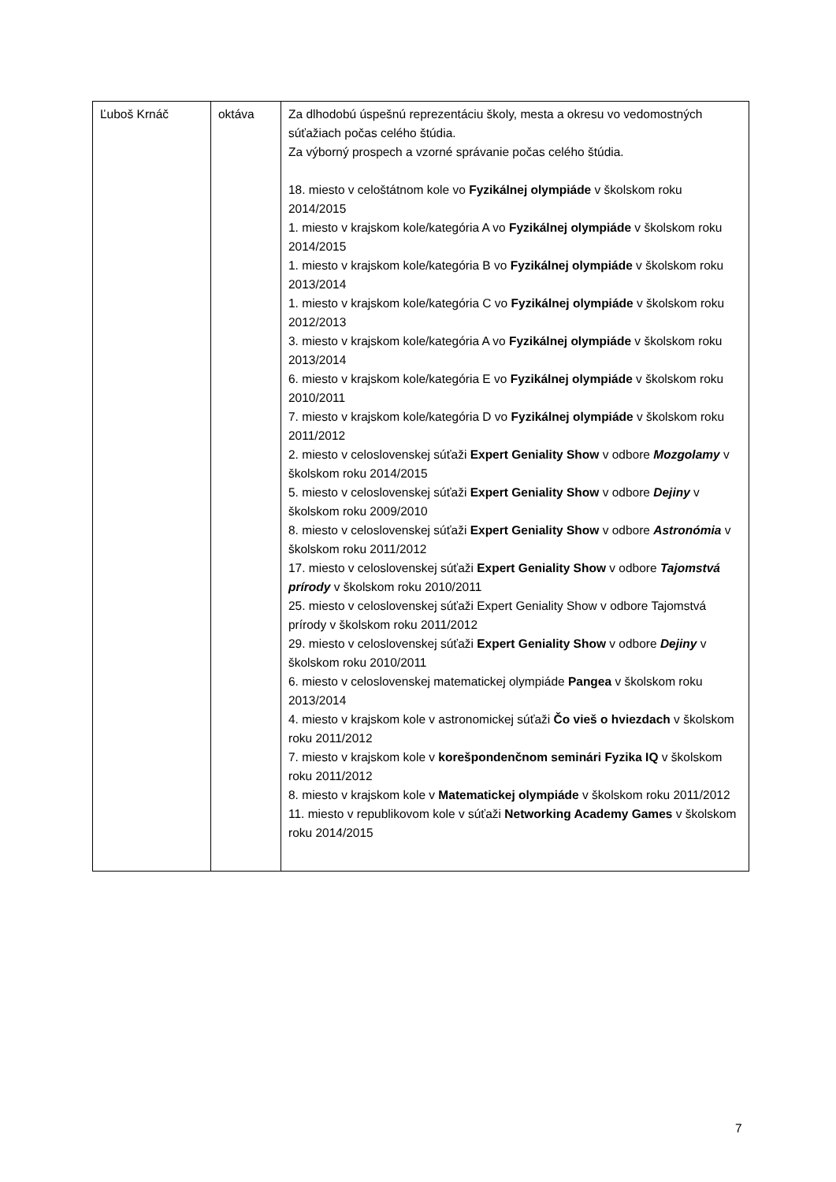| Ľuboš Krnáč | oktáva | Za dlhodobú úspešnú reprezentáciu školy, mesta a okresu vo vedomostných súťažiach počas celého štúdia. Za výborný prospech a vzorné správanie počas celého štúdia. 18. miesto v celoštátnom kole vo Fyzikálnej olympiáde v školskom roku 2014/2015 1. miesto v krajskom kole/kategória A vo Fyzikálnej olympiáde v školskom roku 2014/2015 1. miesto v krajskom kole/kategória B vo Fyzikálnej olympiáde v školskom roku 2013/2014 1. miesto v krajskom kole/kategória C vo Fyzikálnej olympiáde v školskom roku 2012/2013 3. miesto v krajskom kole/kategória A vo Fyzikálnej olympiáde v školskom roku 2013/2014 6. miesto v krajskom kole/kategória E vo Fyzikálnej olympiáde v školskom roku 2010/2011 7. miesto v krajskom kole/kategória D vo Fyzikálnej olympiáde v školskom roku 2011/2012 2. miesto v celoslovenskej súťaži Expert Geniality Show v odbore Mozgolamy v školskom roku 2014/2015 5. miesto v celoslovenskej súťaži Expert Geniality Show v odbore Dejiny v školskom roku 2009/2010 8. miesto v celoslovenskej súťaži Expert Geniality Show v odbore Astronómia v školskom roku 2011/2012 17. miesto v celoslovenskej súťaži Expert Geniality Show v odbore Tajomstvá prírody v školskom roku 2010/2011 25. miesto v celoslovenskej súťaži Expert Geniality Show v odbore Tajomstvá prírody v školskom roku 2011/2012 29. miesto v celoslovenskej súťaži Expert Geniality Show v odbore Dejiny v školskom roku 2010/2011 6. miesto v celoslovenskej matematickej olympiáde Pangea v školskom roku 2013/2014 4. miesto v krajskom kole v astronomickej súťaži Čo vieš o hviezdach v školskom roku 2011/2012 7. miesto v krajskom kole v korešpondenčnom seminári Fyzika IQ v školskom roku 2011/2012 8. miesto v krajskom kole v Matematickej olympiáde v školskom roku 2011/2012 11. miesto v republikovom kole v súťaži Networking Academy Games v školskom roku 2014/2015 |
7